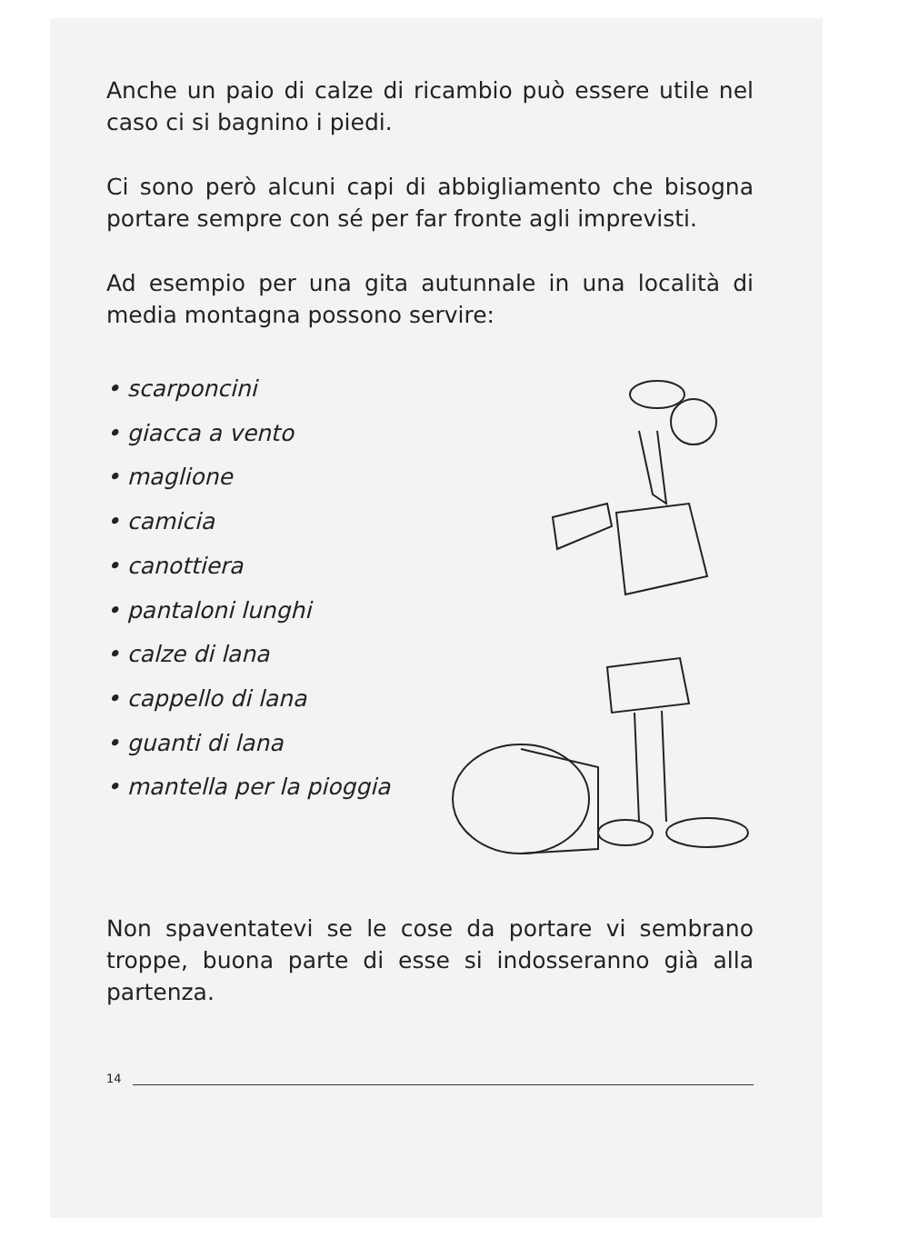Anche un paio di calze di ricambio può essere utile nel caso ci si bagnino i piedi.
Ci sono però alcuni capi di abbigliamento che bisogna portare sempre con sé per far fronte agli imprevisti.
Ad esempio per una gita autunnale in una località di media montagna possono servire:
• scarponcini
• giacca a vento
• maglione
• camicia
• canottiera
• pantaloni lunghi
• calze di lana
• cappello di lana
• guanti di lana
• mantella per la pioggia
Non spaventatevi se le cose da portare vi sembrano troppe, buona parte di esse si indosseranno già alla partenza.
14